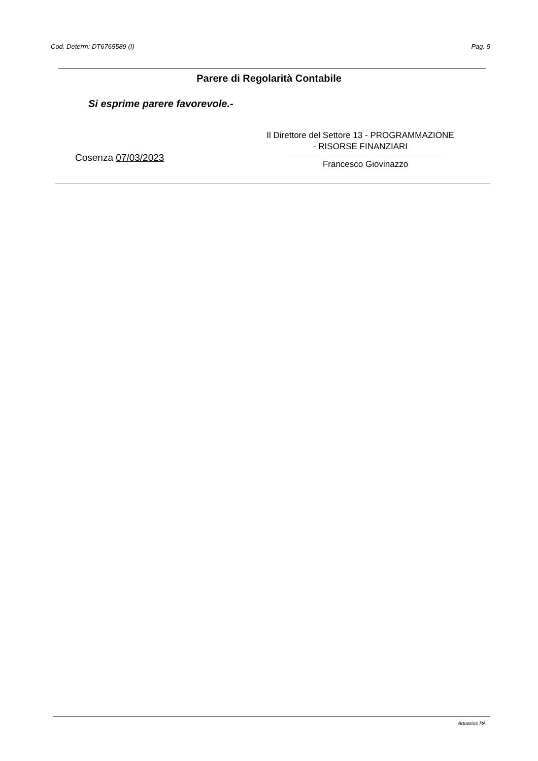Cod. Determ: DT6765589 (I) Pag. 5
Parere di Regolarità Contabile
Si esprime parere favorevole.-
Il Direttore del Settore 13 - PROGRAMMAZIONE
- RISORSE FINANZIARI
Cosenza 07/03/2023
Francesco Giovinazzo
Aquarius PA